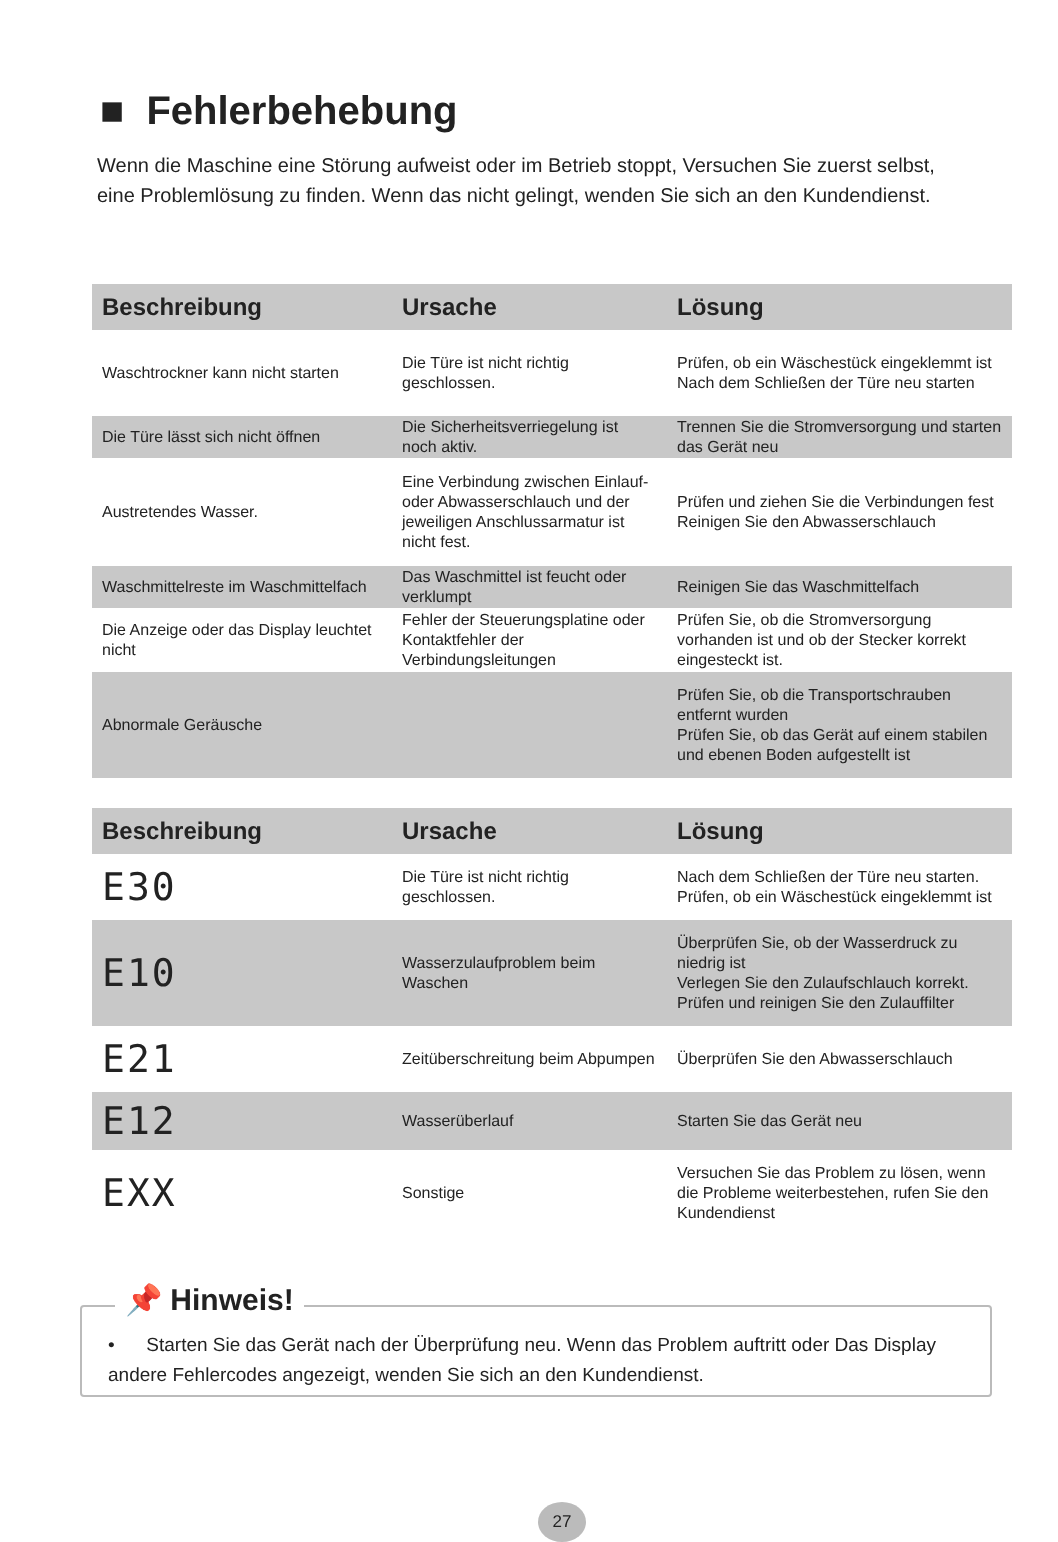■ Fehlerbehebung
Wenn die Maschine eine Störung aufweist oder im Betrieb stoppt, Versuchen Sie zuerst selbst, eine Problemlösung zu finden. Wenn das nicht gelingt, wenden Sie sich an den Kundendienst.
| Beschreibung | Ursache | Lösung |
| --- | --- | --- |
| Waschtrockner kann nicht starten | Die Türe ist nicht richtig geschlossen. | Prüfen, ob ein Wäschestück eingeklemmt ist Nach dem Schließen der Türe neu starten |
| Die Türe lässt sich nicht öffnen | Die Sicherheitsverriegelung ist noch aktiv. | Trennen Sie die Stromversorgung und starten das Gerät neu |
| Austretendes Wasser. | Eine Verbindung zwischen Einlauf- oder Abwasserschlauch und der jeweiligen Anschlussarmatur ist nicht fest. | Prüfen und ziehen Sie die Verbindungen fest Reinigen Sie den Abwasserschlauch |
| Waschmittelreste im Waschmittelfach | Das Waschmittel ist feucht oder verklumpt | Reinigen Sie das Waschmittelfach |
| Die Anzeige oder das Display leuchtet nicht | Fehler der Steuerungsplatine oder Kontaktfehler der Verbindungsleitungen | Prüfen Sie, ob die Stromversorgung vorhanden ist und ob der Stecker korrekt eingesteckt ist. |
| Abnormale Geräusche | | Prüfen Sie, ob die Transportschrauben entfernt wurden Prüfen Sie, ob das Gerät auf einem stabilen und ebenen Boden aufgestellt ist |
| Beschreibung | Ursache | Lösung |
| --- | --- | --- |
| E30 | Die Türe ist nicht richtig geschlossen. | Nach dem Schließen der Türe neu starten. Prüfen, ob ein Wäschestück eingeklemmt ist |
| E10 | Wasserzulaufproblem beim Waschen | Überprüfen Sie, ob der Wasserdruck zu niedrig ist Verlegen Sie den Zulaufschlauch korrekt. Prüfen und reinigen Sie den Zulauffilter |
| E21 | Zeitüberschreitung beim Abpumpen | Überprüfen Sie den Abwasserschlauch |
| E12 | Wasserüberlauf | Starten Sie das Gerät neu |
| EXX | Sonstige | Versuchen Sie das Problem zu lösen, wenn die Probleme weiterbestehen, rufen Sie den Kundendienst |
📌 Hinweis!
• Starten Sie das Gerät nach der Überprüfung neu. Wenn das Problem auftritt oder Das Display andere Fehlercodes angezeigt, wenden Sie sich an den Kundendienst.
27